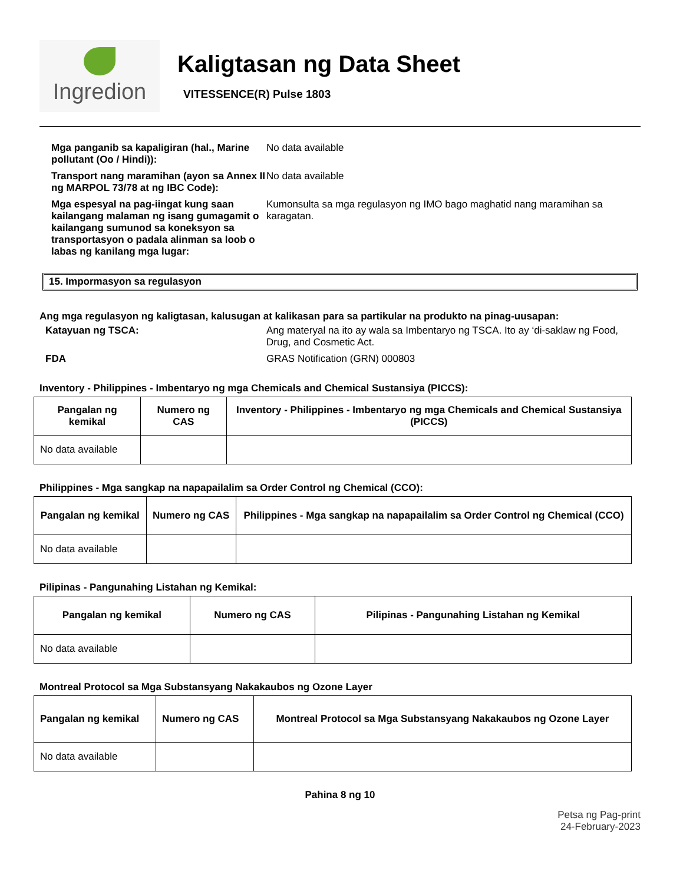Ingredion
Kaligtasan ng Data Sheet
VITESSENCE(R) Pulse 1803
Mga panganib sa kapaligiran (hal., Marine pollutant (Oo / Hindi)):
No data available
Transport nang maramihan (ayon sa Annex II ng MARPOL 73/78 at ng IBC Code):
No data available
Mga espesyal na pag-iingat kung saan kailangang malaman ng isang gumagamit o kailangang sumunod sa koneksyon sa transportasyon o padala alinman sa loob o labas ng kanilang mga lugar:
Kumonsulta sa mga regulasyon ng IMO bago maghatid nang maramihan sa karagatan.
15. Impormasyon sa regulasyon
Ang mga regulasyon ng kaligtasan, kalusugan at kalikasan para sa partikular na produkto na pinag-uusapan:
Katayuan ng TSCA: Ang materyal na ito ay wala sa Imbentaryo ng TSCA. Ito ay ‘di-saklaw ng Food, Drug, and Cosmetic Act.
FDA GRAS Notification (GRN) 000803
Inventory - Philippines - Imbentaryo ng mga Chemicals and Chemical Sustansiya (PICCS):
| Pangalan ng kemikal | Numero ng CAS | Inventory - Philippines - Imbentaryo ng mga Chemicals and Chemical Sustansiya (PICCS) |
| --- | --- | --- |
| No data available | | |
Philippines - Mga sangkap na napapailalim sa Order Control ng Chemical (CCO):
| Pangalan ng kemikal | Numero ng CAS | Philippines - Mga sangkap na napapailalim sa Order Control ng Chemical (CCO) |
| --- | --- | --- |
| No data available | | |
Pilipinas - Pangunahing Listahan ng Kemikal:
| Pangalan ng kemikal | Numero ng CAS | Pilipinas - Pangunahing Listahan ng Kemikal |
| --- | --- | --- |
| No data available | | |
Montreal Protocol sa Mga Substansyang Nakakaubos ng Ozone Layer
| Pangalan ng kemikal | Numero ng CAS | Montreal Protocol sa Mga Substansyang Nakakaubos ng Ozone Layer |
| --- | --- | --- |
| No data available | | |
Pahina 8 ng 10
Petsa ng Pag-print
24-February-2023